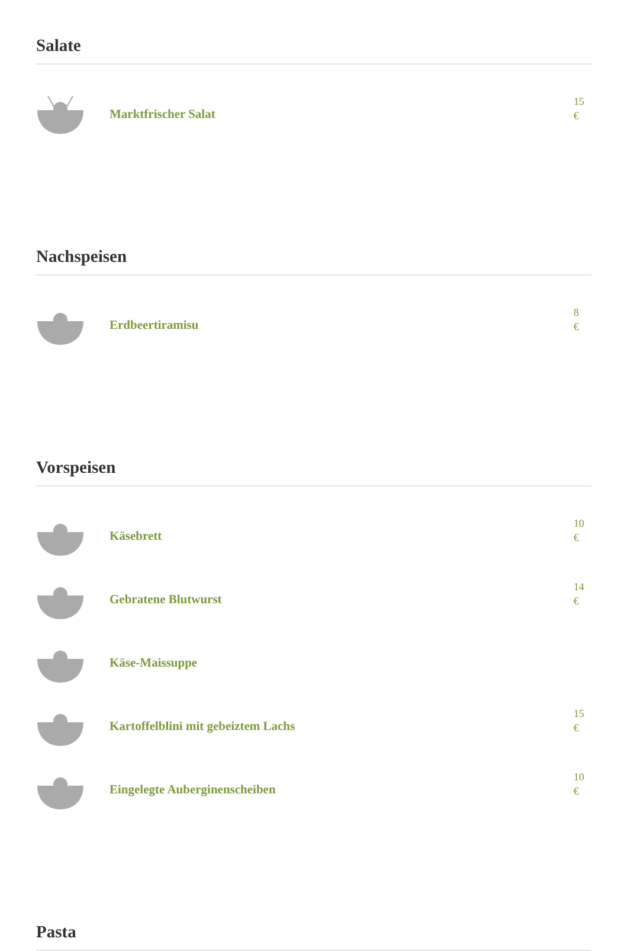Salate
Marktfrischer Salat
15
€
Nachspeisen
Erdbeertiramisu
8
€
Vorspeisen
Käsebrett
10
€
Gebratene Blutwurst
14
€
Käse-Maissuppe
Kartoffelblini mit gebeiztem Lachs
15
€
Eingelegte Auberginenscheiben
10
€
Pasta